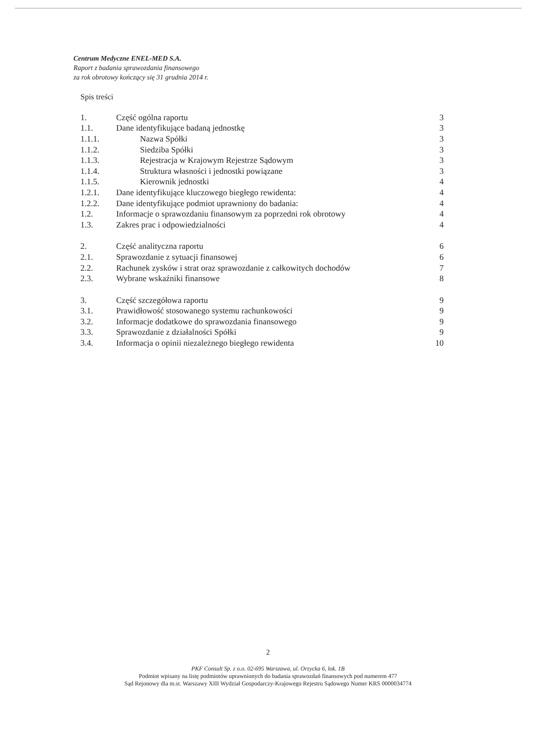Centrum Medyczne ENEL-MED S.A.
Raport z badania sprawozdania finansowego
za rok obrotowy kończący się 31 grudnia 2014 r.
Spis treści
| 1. | Część ogólna raportu | 3 |
| 1.1. | Dane identyfikujące badaną jednostkę | 3 |
| 1.1.1. | Nazwa Spółki | 3 |
| 1.1.2. | Siedziba Spółki | 3 |
| 1.1.3. | Rejestracja w Krajowym Rejestrze Sądowym | 3 |
| 1.1.4. | Struktura własności i jednostki powiązane | 3 |
| 1.1.5. | Kierownik jednostki | 4 |
| 1.2.1. | Dane identyfikujące kluczowego biegłego rewidenta: | 4 |
| 1.2.2. | Dane identyfikujące podmiot uprawniony do badania: | 4 |
| 1.2. | Informacje o sprawozdaniu finansowym za poprzedni rok obrotowy | 4 |
| 1.3. | Zakres prac i odpowiedzialności | 4 |
| 2. | Część analityczna raportu | 6 |
| 2.1. | Sprawozdanie z sytuacji finansowej | 6 |
| 2.2. | Rachunek zysków i strat oraz sprawozdanie z całkowitych dochodów | 7 |
| 2.3. | Wybrane wskaźniki finansowe | 8 |
| 3. | Część szczegółowa raportu | 9 |
| 3.1. | Prawidłowość stosowanego systemu rachunkowości | 9 |
| 3.2. | Informacje dodatkowe do sprawozdania finansowego | 9 |
| 3.3. | Sprawozdanie z działalności Spółki | 9 |
| 3.4. | Informacja o opinii niezależnego biegłego rewidenta | 10 |
2
PKF Consult Sp. z o.o. 02-695 Warszawa, ul. Orzycka 6, lok. 1B
Podmiot wpisany na listę podmiotów uprawnionych do badania sprawozdań finansowych pod numerem 477
Sąd Rejonowy dla m.st. Warszawy XIII Wydział Gospodarczy-Krajowego Rejestru Sądowego Numer KRS 0000034774